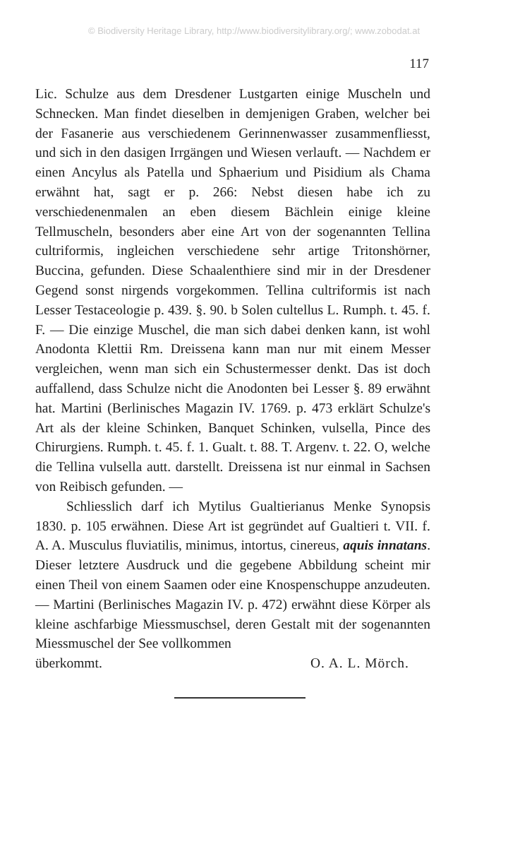© Biodiversity Heritage Library, http://www.biodiversitylibrary.org/; www.zobodat.at
117
Lic. Schulze aus dem Dresdener Lustgarten einige Muscheln und Schnecken. Man findet dieselben in demjenigen Graben, welcher bei der Fasanerie aus verschiedenem Gerinnenwasser zusammenfliesst, und sich in den dasigen Irrgängen und Wiesen verlauft. — Nachdem er einen Ancylus als Patella und Sphaerium und Pisidium als Chama erwähnt hat, sagt er p. 266: Nebst diesen habe ich zu verschiedenenmalen an eben diesem Bächlein einige kleine Tellmuscheln, besonders aber eine Art von der sogenannten Tellina cultriformis, ingleichen verschiedene sehr artige Tritonshörner, Buccina, gefunden. Diese Schaalenthiere sind mir in der Dresdener Gegend sonst nirgends vorgekommen. Tellina cultriformis ist nach Lesser Testaceologie p. 439. §. 90. b Solen cultellus L. Rumph. t. 45. f. F. — Die einzige Muschel, die man sich dabei denken kann, ist wohl Anodonta Klettii Rm. Dreissena kann man nur mit einem Messer vergleichen, wenn man sich ein Schustermesser denkt. Das ist doch auffallend, dass Schulze nicht die Anodonten bei Lesser §. 89 erwähnt hat. Martini (Berlinisches Magazin IV. 1769. p. 473 erklärt Schulze's Art als der kleine Schinken, Banquet Schinken, vulsella, Pince des Chirurgiens. Rumph. t. 45. f. 1. Gualt. t. 88. T. Argenv. t. 22. O, welche die Tellina vulsella autt. darstellt. Dreissena ist nur einmal in Sachsen von Reibisch gefunden. —
Schliesslich darf ich Mytilus Gualtierianus Menke Synopsis 1830. p. 105 erwähnen. Diese Art ist gegründet auf Gualtieri t. VII. f. A. A. Musculus fluviatilis, minimus, intortus, cinereus, aquis innatans. Dieser letztere Ausdruck und die gegebene Abbildung scheint mir einen Theil von einem Saamen oder eine Knospenschuppe anzudeuten. — Martini (Berlinisches Magazin IV. p. 472) erwähnt diese Körper als kleine aschfarbige Miessmuschsel, deren Gestalt mit der sogenannten Miessmuschel der See vollkommen
überkommt. O. A. L. Mörch.